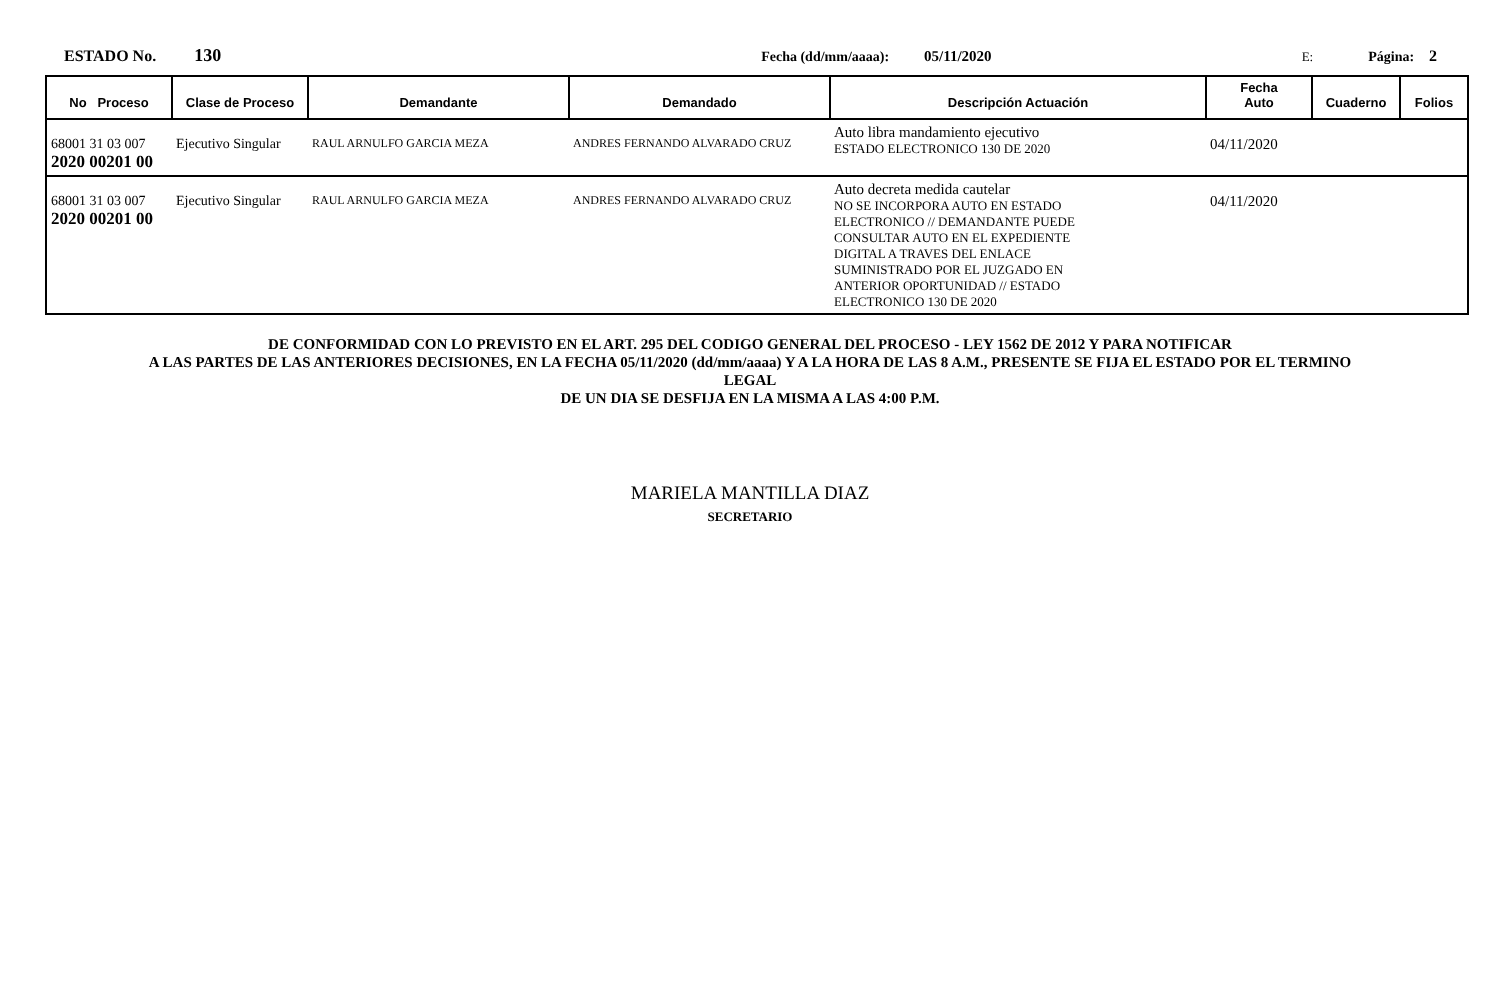ESTADO No. 130 Fecha (dd/mm/aaaa): 05/11/2020 E: Página: 2
| No Proceso | Clase de Proceso | Demandante | Demandado | Descripción Actuación | Fecha Auto | Cuaderno | Folios |
| --- | --- | --- | --- | --- | --- | --- | --- |
| 68001 31 03 007 2020 00201 00 | Ejecutivo Singular | RAUL ARNULFO GARCIA MEZA | ANDRES FERNANDO ALVARADO CRUZ | Auto libra mandamiento ejecutivo ESTADO ELECTRONICO 130 DE 2020 | 04/11/2020 | | |
| 68001 31 03 007 2020 00201 00 | Ejecutivo Singular | RAUL ARNULFO GARCIA MEZA | ANDRES FERNANDO ALVARADO CRUZ | Auto decreta medida cautelar NO SE INCORPORA AUTO EN ESTADO ELECTRONICO // DEMANDANTE PUEDE CONSULTAR AUTO EN EL EXPEDIENTE DIGITAL A TRAVES DEL ENLACE SUMINISTRADO POR EL JUZGADO EN ANTERIOR OPORTUNIDAD // ESTADO ELECTRONICO 130 DE 2020 | 04/11/2020 | | |
DE CONFORMIDAD CON LO PREVISTO EN EL ART. 295 DEL CODIGO GENERAL DEL PROCESO - LEY 1562 DE 2012 Y PARA NOTIFICAR
A LAS PARTES DE LAS ANTERIORES DECISIONES, EN LA FECHA 05/11/2020 (dd/mm/aaaa) Y A LA HORA DE LAS 8 A.M., PRESENTE SE FIJA EL ESTADO POR EL TERMINO
LEGAL
DE UN DIA SE DESFIJA EN LA MISMA A LAS 4:00 P.M.
MARIELA MANTILLA DIAZ
SECRETARIO